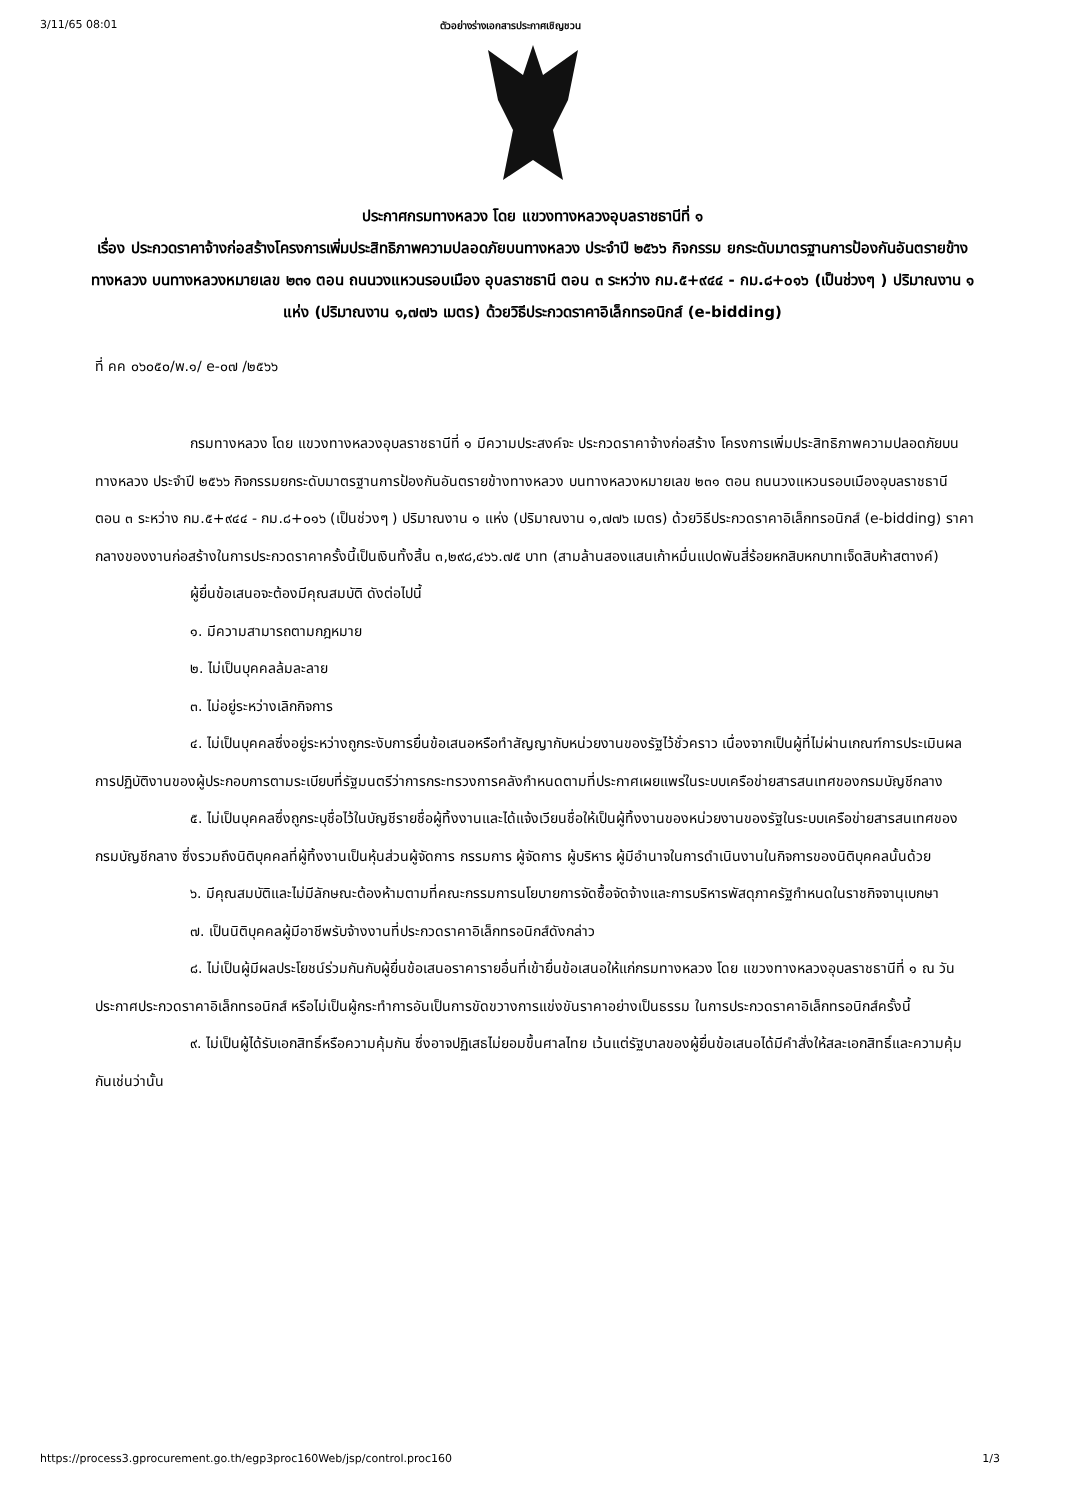3/11/65 08:01 ตัวอย่างร่างเอกสารประกาศเชิญชวน
ประกาศกรมทางหลวง โดย แขวงทางหลวงอุบลราชธานีที่ ๑
เรื่อง ประกวดราคาจ้างก่อสร้างโครงการเพิ่มประสิทธิภาพความปลอดภัยบนทางหลวง ประจำปี ๒๕๖๖ กิจกรรม ยกระดับมาตรฐานการป้องกันอันตรายข้างทางหลวง บนทางหลวงหมายเลข ๒๓๑ ตอน ถนนวงแหวนรอบเมือง อุบลราชธานี ตอน ๓ ระหว่าง กม.๕+๙๔๔ - กม.๘+๐๑๖ (เป็นช่วงๆ ) ปริมาณงาน ๑ แห่ง (ปริมาณงาน ๑,๗๗๖ เมตร) ด้วยวิธีประกวดราคาอิเล็กทรอนิกส์ (e-bidding)
ที่ คค ๐๖๐๕๐/พ.๑/ e-๐๗ /๒๕๖๖
กรมทางหลวง โดย แขวงทางหลวงอุบลราชธานีที่ ๑ มีความประสงค์จะ ประกวดราคาจ้างก่อสร้าง โครงการเพิ่มประสิทธิภาพความปลอดภัยบนทางหลวง ประจำปี ๒๕๖๖ กิจกรรมยกระดับมาตรฐานการป้องกันอันตรายข้างทางหลวง บนทางหลวงหมายเลข ๒๓๑ ตอน ถนนวงแหวนรอบเมืองอุบลราชธานี ตอน ๓ ระหว่าง กม.๕+๙๔๔ - กม.๘+๐๑๖ (เป็นช่วงๆ ) ปริมาณงาน ๑ แห่ง (ปริมาณงาน ๑,๗๗๖ เมตร) ด้วยวิธีประกวดราคาอิเล็กทรอนิกส์ (e-bidding) ราคากลางของงานก่อสร้างในการประกวดราคาครั้งนี้เป็นเงินทั้งสิ้น ๓,๒๙๘,๔๖๖.๗๕ บาท (สามล้านสองแสนเก้าหมื่นแปดพันสี่ร้อยหกสิบหกบาทเจ็ดสิบห้าสตางค์)
ผู้ยื่นข้อเสนอจะต้องมีคุณสมบัติ ดังต่อไปนี้
๑. มีความสามารถตามกฎหมาย
๒. ไม่เป็นบุคคลล้มละลาย
๓. ไม่อยู่ระหว่างเลิกกิจการ
๔. ไม่เป็นบุคคลซึ่งอยู่ระหว่างถูกระงับการยื่นข้อเสนอหรือทำสัญญากับหน่วยงานของรัฐไว้ชั่วคราว เนื่องจากเป็นผู้ที่ไม่ผ่านเกณฑ์การประเมินผลการปฏิบัติงานของผู้ประกอบการตามระเบียบที่รัฐมนตรีว่าการกระทรวงการคลังกำหนดตามที่ประกาศเผยแพร่ในระบบเครือข่ายสารสนเทศของกรมบัญชีกลาง
๕. ไม่เป็นบุคคลซึ่งถูกระบุชื่อไว้ในบัญชีรายชื่อผู้ทิ้งงานและได้แจ้งเวียนชื่อให้เป็นผู้ทิ้งงานของหน่วยงานของรัฐในระบบเครือข่ายสารสนเทศของกรมบัญชีกลาง ซึ่งรวมถึงนิติบุคคลที่ผู้ทิ้งงานเป็นหุ้นส่วนผู้จัดการ กรรมการ ผู้จัดการ ผู้บริหาร ผู้มีอำนาจในการดำเนินงานในกิจการของนิติบุคคลนั้นด้วย
๖. มีคุณสมบัติและไม่มีลักษณะต้องห้ามตามที่คณะกรรมการนโยบายการจัดซื้อจัดจ้างและการบริหารพัสดุภาครัฐกำหนดในราชกิจจานุเบกษา
๗. เป็นนิติบุคคลผู้มีอาชีพรับจ้างงานที่ประกวดราคาอิเล็กทรอนิกส์ดังกล่าว
๘. ไม่เป็นผู้มีผลประโยชน์ร่วมกันกับผู้ยื่นข้อเสนอราคารายอื่นที่เข้ายื่นข้อเสนอให้แก่กรมทางหลวง โดย แขวงทางหลวงอุบลราชธานีที่ ๑ ณ วันประกาศประกวดราคาอิเล็กทรอนิกส์ หรือไม่เป็นผู้กระทำการอันเป็นการขัดขวางการแข่งขันราคาอย่างเป็นธรรม ในการประกวดราคาอิเล็กทรอนิกส์ครั้งนี้
๙. ไม่เป็นผู้ได้รับเอกสิทธิ์หรือความคุ้มกัน ซึ่งอาจปฏิเสธไม่ยอมขึ้นศาลไทย เว้นแต่รัฐบาลของผู้ยื่นข้อเสนอได้มีคำสั่งให้สละเอกสิทธิ์และความคุ้มกันเช่นว่านั้น
https://process3.gprocurement.go.th/egp3proc160Web/jsp/control.proc160 1/3